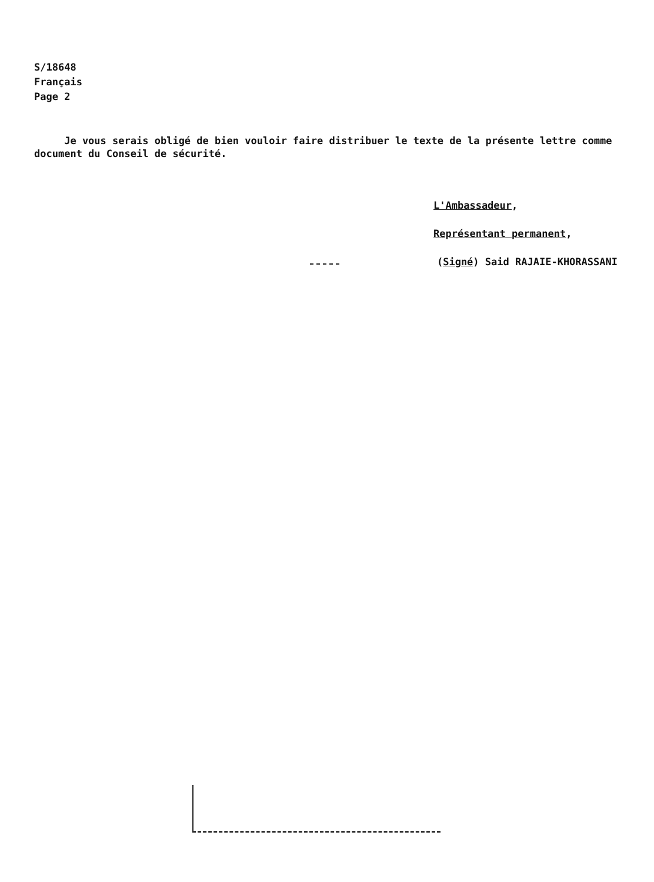S/18648
Français
Page 2
Je vous serais obligé de bien vouloir faire distribuer le texte de la présente lettre comme document du Conseil de sécurité.
L'Ambassadeur,
Représentant permanent,
(Signé) Said RAJAIE-KHORASSANI